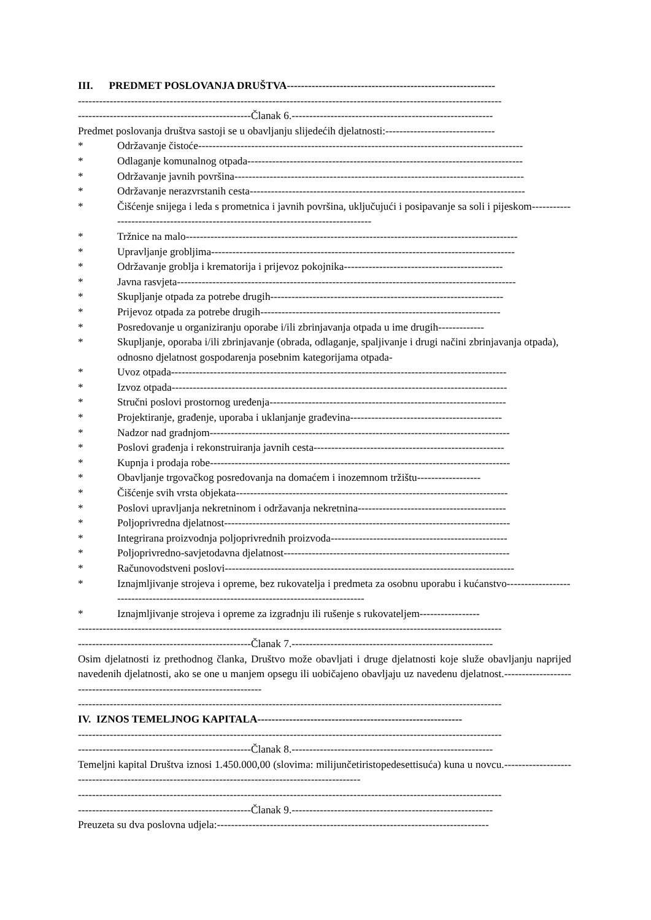III. PREDMET POSLOVANJA DRUŠTVA-----------------------------------------------------------
------------------------------------------------------------------------------------------------------------------------
-------------------------------------------------Članak 6.---------------------------------------------------------
Predmet poslovanja društva sastoji se u obavljanju slijedećih djelatnosti:-------------------------------
* Održavanje čistoće--------------------------------------------------------------------------------------------
* Odlaganje komunalnog otpada------------------------------------------------------------------------------
* Održavanje javnih površina----------------------------------------------------------------------------------
* Održavanje nerazvrstanih cesta------------------------------------------------------------------------------
* Čišćenje snijega i leda s prometnica i javnih površina, uključujući i posipavanje sa soli i pijeskom-----------------------------------------------------------------------------------
* Tržnice na malo----------------------------------------------------------------------------------------------
* Upravljanje grobljima--------------------------------------------------------------------------------------
* Održavanje groblja i krematorija i prijevoz pokojnika---------------------------------------------
* Javna rasvjeta------------------------------------------------------------------------------------------------
* Skupljanje otpada za potrebe drugih------------------------------------------------------------------
* Prijevoz otpada za potrebe drugih--------------------------------------------------------------------
* Posredovanje u organiziranju oporabe i/ili zbrinjavanja otpada u ime drugih-------------
* Skupljanje, oporaba i/ili zbrinjavanje (obrada, odlaganje, spaljivanje i drugi načini zbrinjavanja otpada), odnosno djelatnost gospodarenja posebnim kategorijama otpada-
* Uvoz otpada-----------------------------------------------------------------------------------------------
* Izvoz otpada-----------------------------------------------------------------------------------------------
* Stručni poslovi prostornog uređenja-------------------------------------------------------------------
* Projektiranje, građenje, uporaba i uklanjanje građevina-------------------------------------------
* Nadzor nad gradnjom-------------------------------------------------------------------------------------
* Poslovi građenja i rekonstruiranja javnih cesta------------------------------------------------------
* Kupnja i prodaja robe-------------------------------------------------------------------------------------
* Obavljanje trgovačkog posredovanja na domaćem i inozemnom tržištu------------------
* Čišćenje svih vrsta objekata-----------------------------------------------------------------------------
* Poslovi upravljanja nekretninom i održavanja nekretnina------------------------------------------
* Poljoprivredna djelatnost---------------------------------------------------------------------------------
* Integrirana proizvodnja poljoprivrednih proizvoda--------------------------------------------------
* Poljoprivredno-savjetodavna djelatnost----------------------------------------------------------------
* Računovodstveni poslovi----------------------------------------------------------------------------------
* Iznajmljivanje strojeva i opreme, bez rukovatelja i predmeta za osobnu uporabu i kućanstvo----------------------------------------------------------------------------------------
* Iznajmljivanje strojeva i opreme za izgradnju ili rušenje s rukovateljem-----------------
------------------------------------------------------------------------------------------------------------------------
-------------------------------------------------Članak 7.---------------------------------------------------------
Osim djelatnosti iz prethodnog članka, Društvo može obavljati i druge djelatnosti koje služe obavljanju naprijed navedenih djelatnosti, ako se one u manjem opsegu ili uobičajeno obavljaju uz navedenu djelatnost.-----------------------------------------------------------------------
------------------------------------------------------------------------------------------------------------------------
IV. IZNOS TEMELJNOG KAPITALA----------------------------------------------------------
------------------------------------------------------------------------------------------------------------------------
-------------------------------------------------Članak 8.---------------------------------------------------------
Temeljni kapital Društva iznosi 1.450.000,00 (slovima: milijunčetiristopedesettisuća) kuna u novcu.---------------------------------------------------------------------------------------------------
------------------------------------------------------------------------------------------------------------------------
-------------------------------------------------Članak 9.---------------------------------------------------------
Preuzeta su dva poslovna udjela:-----------------------------------------------------------------------------